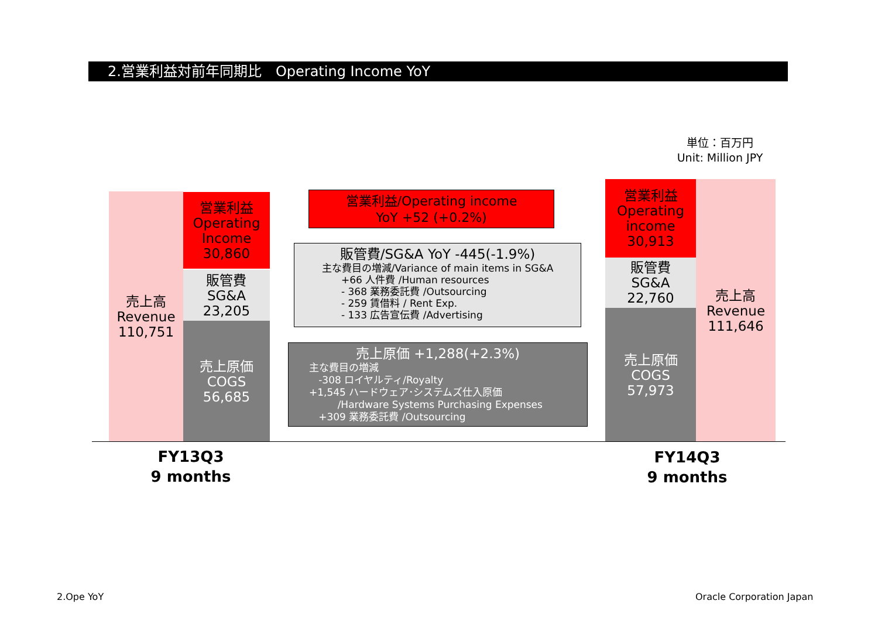2.営業利益対前年同期比　Operating Income YoY
単位：百万円
Unit: Million JPY
売上高
Revenue
110,751
営業利益
Operating
Income
30,860
販管費
SG&A
23,205
売上原価
COGS
56,685
営業利益/Operating income
YoY +52 (+0.2%)
販管費/SG&A YoY -445(-1.9%)
主な費目の増減/Variance of main items in SG&A
+66 人件費 /Human resources
- 368 業務委託費 /Outsourcing
- 259 賃借料 / Rent Exp.
- 133 広告宣伝費 /Advertising
売上原価 +1,288(+2.3%)
主な費目の増減
-308 ロイヤルティ/Royalty
+1,545 ハードウェア･システムズ仕入原価
/Hardware Systems Purchasing Expenses
+309 業務委託費 /Outsourcing
営業利益
Operating
income
30,913
販管費
SG&A
22,760
売上原価
COGS
57,973
売上高
Revenue
111,646
FY13Q3
9 months
FY14Q3
9 months
2.Ope YoY Oracle Corporation Japan